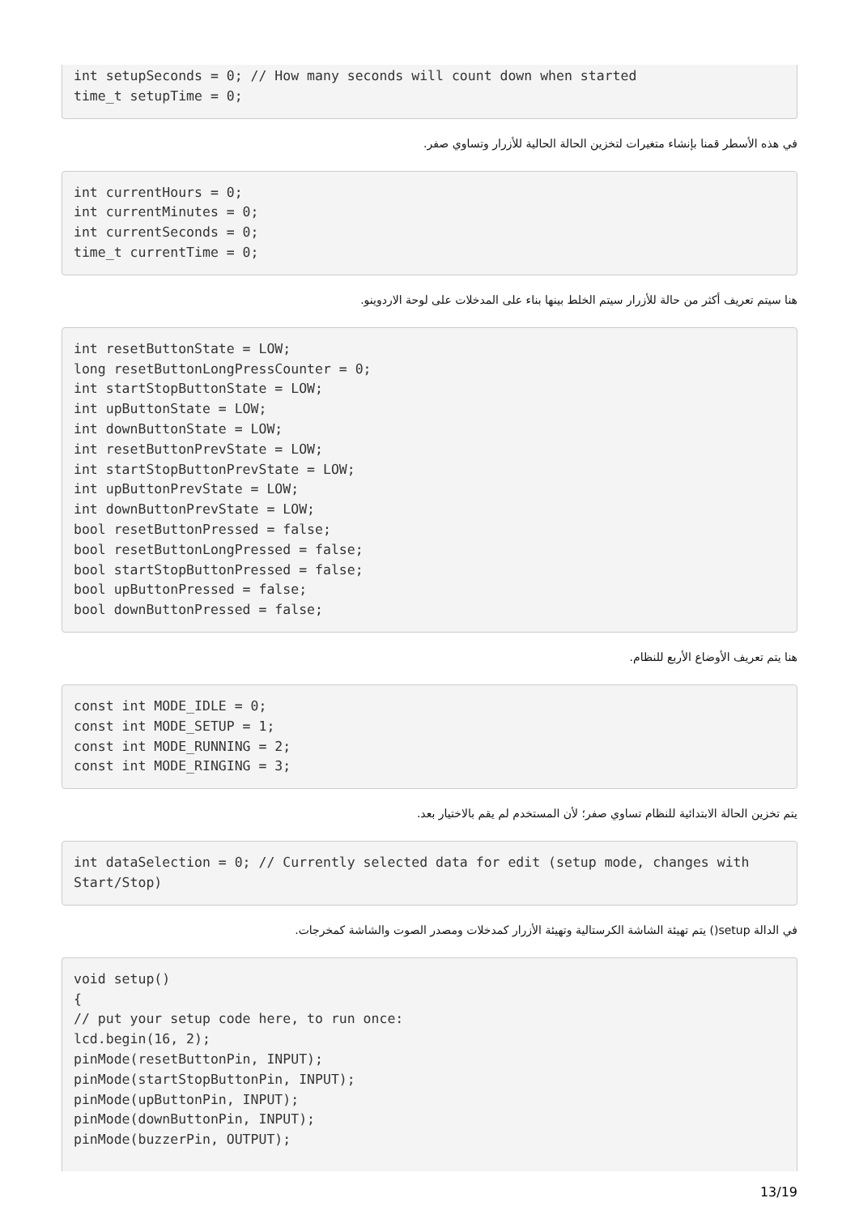int setupSeconds = 0; // How many seconds will count down when started
time_t setupTime = 0;
في هذه الأسطر قمنا بإنشاء متغيرات لتخزين الحالة الحالية للأزرار وتساوي صفر.
int currentHours = 0;
int currentMinutes = 0;
int currentSeconds = 0;
time_t currentTime = 0;
هنا سيتم تعريف أكثر من حالة للأزرار سيتم الخلط بينها بناء على المدخلات على لوحة الاردوينو.
int resetButtonState = LOW;
long resetButtonLongPressCounter = 0;
int startStopButtonState = LOW;
int upButtonState = LOW;
int downButtonState = LOW;
int resetButtonPrevState = LOW;
int startStopButtonPrevState = LOW;
int upButtonPrevState = LOW;
int downButtonPrevState = LOW;
bool resetButtonPressed = false;
bool resetButtonLongPressed = false;
bool startStopButtonPressed = false;
bool upButtonPressed = false;
bool downButtonPressed = false;
هنا يتم تعريف الأوضاع الأربع للنظام.
const int MODE_IDLE = 0;
const int MODE_SETUP = 1;
const int MODE_RUNNING = 2;
const int MODE_RINGING = 3;
يتم تخزين الحالة الابتدائية للنظام تساوي صفر؛ لأن المستخدم لم يقم بالاختيار بعد.
int dataSelection = 0; // Currently selected data for edit (setup mode, changes with Start/Stop)
في الدالة setup() يتم تهيئة الشاشة الكرستالية وتهيئة الأزرار كمدخلات ومصدر الصوت والشاشة كمخرجات.
void setup()
{
// put your setup code here, to run once:
lcd.begin(16, 2);
pinMode(resetButtonPin, INPUT);
pinMode(startStopButtonPin, INPUT);
pinMode(upButtonPin, INPUT);
pinMode(downButtonPin, INPUT);
pinMode(buzzerPin, OUTPUT);
13/19